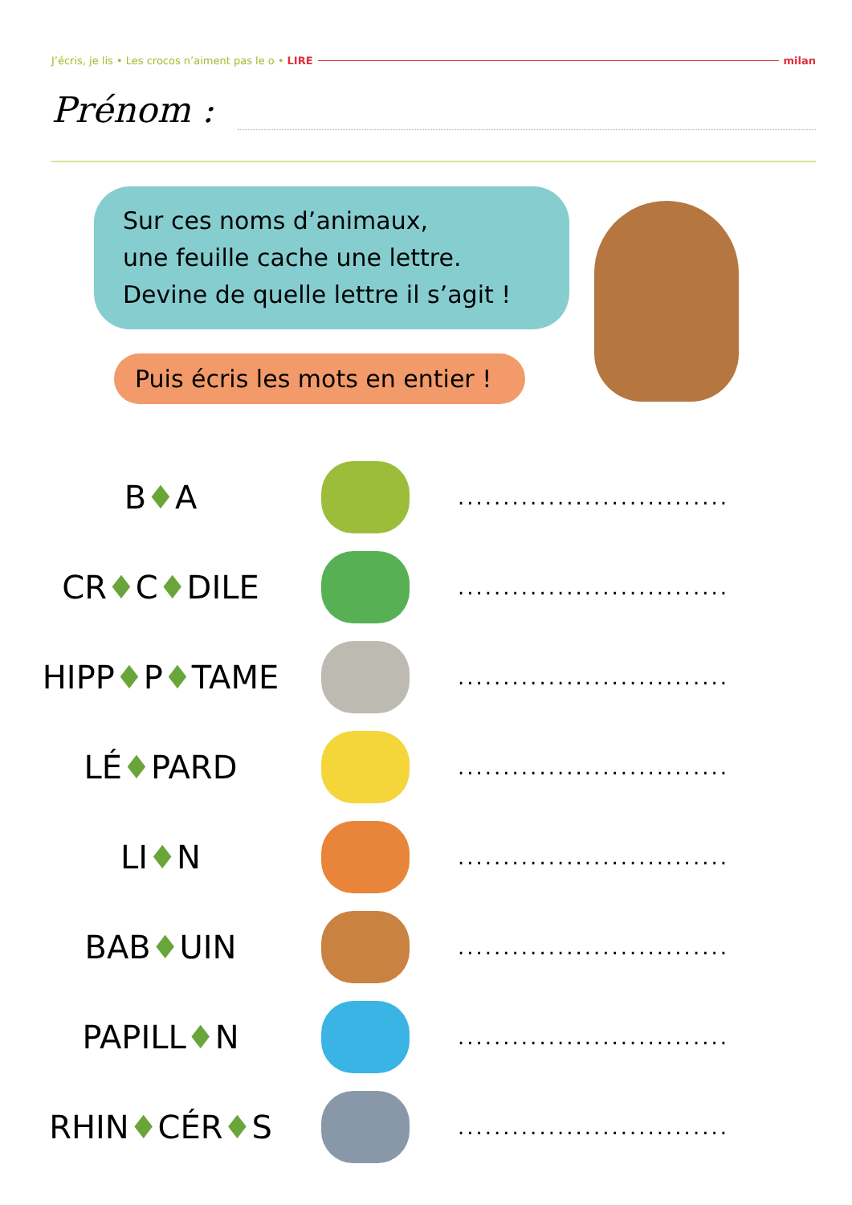J’écris, je lis • Les crocos n’aiment pas le o • LIRE milan
Prénom :
Sur ces noms d’animaux,
une feuille cache une lettre.
Devine de quelle lettre il s’agit !
Puis écris les mots en entier !
B♦A
..............................
CR♦C♦DILE
..............................
HIPP♦P♦TAME
..............................
LÉ♦PARD
..............................
LI♦N
..............................
BAB♦UIN
..............................
PAPILL♦N
..............................
RHIN♦CÉR♦S
..............................